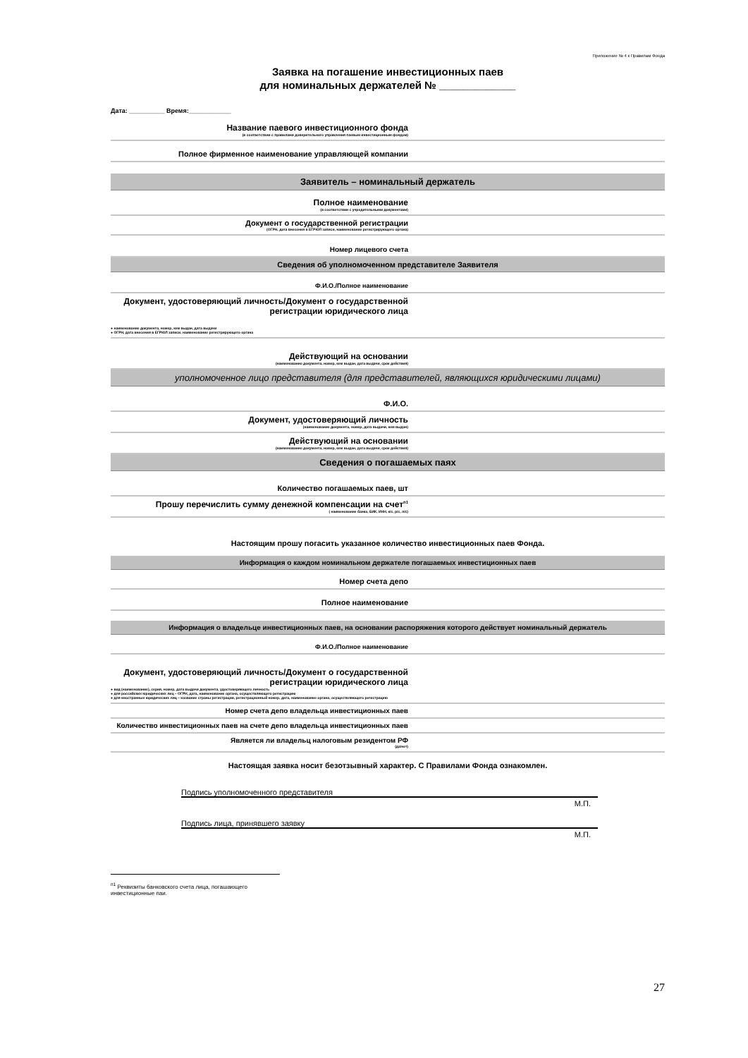Приложение № 4 к Правилам Фонда
Заявка на погашение инвестиционных паев
для номинальных держателей № _____________
Дата: __________ Время:____________
| Название паевого инвестиционного фонда (в соответствии с правилами доверительного управления паевым инвестиционным фондом) | |
| Полное фирменное наименование управляющей компании | |
| Заявитель – номинальный держатель | |
| Полное наименование (в соответствии с учредительными документами) | |
| Документ о государственной регистрации (ОГРН, дата внесения в ЕГРЮЛ записи, наименование регистрирующего органа) | |
| Номер лицевого счета | |
| Сведения об уполномоченном представителе Заявителя | |
| Ф.И.О./Полное наименование | |
| Документ, удостоверяющий личность/Документ о государственной регистрации юридического лица ● наименование документа, номер, кем выдан, дата выдачи ● ОГРН, дата внесения в ЕГРЮЛ записи, наименование регистрирующего органа | |
| Действующий на основании (наименование документа, номер, кем выдан, дата выдачи, срок действия) | |
| уполномоченное лицо представителя (для представителей, являющихся юридическими лицами) | |
| Ф.И.О. | |
| Документ, удостоверяющий личность (наименование документа, номер, дата выдачи, кем выдан) | |
| Действующий на основании (наименование документа, номер, кем выдан, дата выдачи, срок действия) | |
| Сведения о погашаемых паях | |
| Количество погашаемых паев, шт | |
| Прошу перечислить сумму денежной компенсации на счет<sup>п1</sup> ( наименование банка, БИК, ИНН, к/с, р/с, л/с) | |
Настоящим прошу погасить указанное количество инвестиционных паев Фонда.
| Информация о каждом номинальном держателе погашаемых инвестиционных паев | |
| Номер счета депо | |
| Полное наименование | |
| Информация о владельце инвестиционных паев, на основании распоряжения которого действует номинальный держатель | |
| Ф.И.О./Полное наименование | |
| Документ, удостоверяющий личность/Документ о государственной регистрации юридического лица ● вид (наименование), серия, номер, дата выдачи документа, удостоверяющего личность ● для российских юридических лиц – ОГРН, дата, наименование органа, осуществляющего регистрацию ● для иностранных юридических лиц – название страны регистрации, регистрационный номер, дата, наименование органа, осуществляющего регистрацию | |
| Номер счета депо владельца инвестиционных паев | |
| Количество инвестиционных паев на счете депо владельца инвестиционных паев | |
| Является ли владельц налоговым резидентом РФ (да/нет) | |
Настоящая заявка носит безотзывный характер. С Правилами Фонда ознакомлен.
Подпись уполномоченного представителя
М.П.
Подпись лица, принявшего заявку
М.П.
<sup>п1</sup> Реквизиты банковского счета лица, погашающего инвестиционные паи.
27